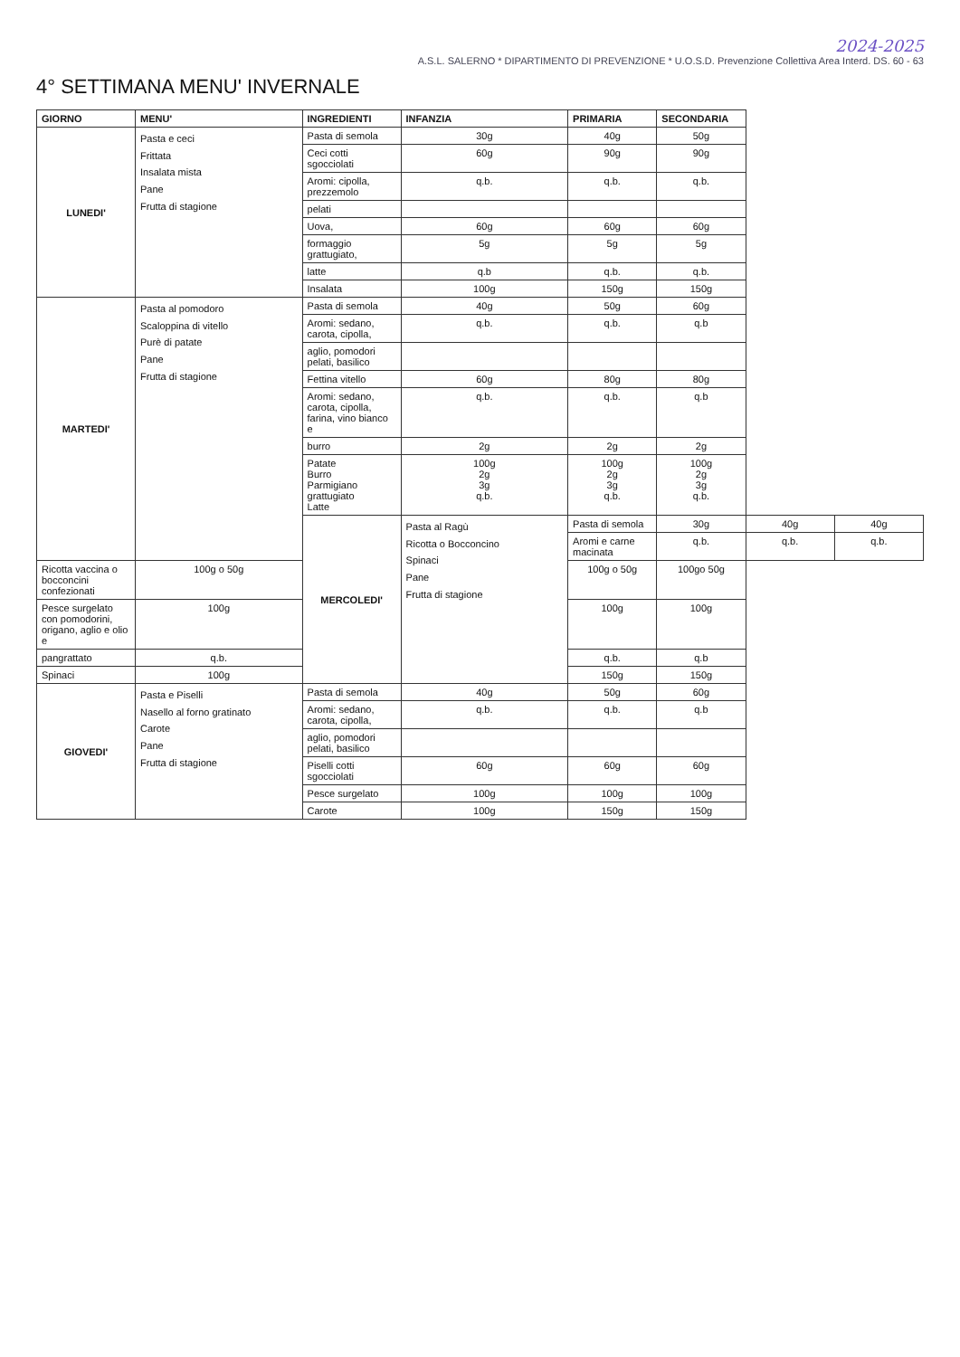2024-2025
A.S.L. SALERNO * DIPARTIMENTO DI PREVENZIONE * U.O.S.D. Prevenzione Collettiva Area Interd. DS. 60 - 63
4° SETTIMANA MENU' INVERNALE
| GIORNO | MENU' | INGREDIENTI | INFANZIA | PRIMARIA | SECONDARIA | | |
| --- | --- | --- | --- | --- | --- | --- | --- |
| LUNEDI' | Pasta e ceci Frittata Insalata mista Pane Frutta di stagione | Pasta di semola | 30g | 40g | 50g | | |
| | | Ceci cotti sgocciolati | 60g | 90g | 90g | | |
| | | Aromi: cipolla, prezzemolo | q.b. | q.b. | q.b. | | |
| | | pelati | | | | | |
| | | Uova, | 60g | 60g | 60g | | |
| | | formaggio grattugiato, | 5g | 5g | 5g | | |
| | | latte | q.b | q.b. | q.b. | | |
| | | Insalata | 100g | 150g | 150g | | |
| MARTEDI' | Pasta al pomodoro Scaloppina di vitello Purè di patate Pane Frutta di stagione | Pasta di semola | 40g | 50g | 60g | | |
| | | Aromi: sedano, carota, cipolla, | q.b. | q.b. | q.b | | |
| | | aglio, pomodori pelati, basilico | | | | | |
| | | Fettina vitello | 60g | 80g | 80g | | |
| | | Aromi: sedano, carota, cipolla, farina, vino bianco e | q.b. | q.b. | q.b | | |
| | | burro | 2g | 2g | 2g | | |
| | | Patate Burro Parmigiano grattugiato Latte | 100g 2g 3g q.b. | 100g 2g 3g q.b. | 100g 2g 3g q.b. | | |
| | | MERCOLEDI' | Pasta al Ragù Ricotta o Bocconcino Spinaci Pane Frutta di stagione | Pasta di semola | 30g | 40g | 40g |
| | | | | Aromi e carne macinata | q.b. | q.b. | q.b. |
| Ricotta vaccina o bocconcini confezionati | 100g o 50g | | | 100g o 50g | 100go 50g | | |
| Pesce surgelato con pomodorini, origano, aglio e olio e | 100g | | | 100g | 100g | | |
| pangrattato | q.b. | | | q.b. | q.b | | |
| Spinaci | 100g | | | 150g | 150g | | |
| GIOVEDI' | Pasta e Piselli Nasello al forno gratinato Carote Pane Frutta di stagione | Pasta di semola | 40g | 50g | 60g | | |
| | | Aromi: sedano, carota, cipolla, | q.b. | q.b. | q.b | | |
| | | aglio, pomodori pelati, basilico | | | | | |
| | | Piselli cotti sgocciolati | 60g | 60g | 60g | | |
| | | Pesce surgelato | 100g | 100g | 100g | | |
| | | Carote | 100g | 150g | 150g | | |